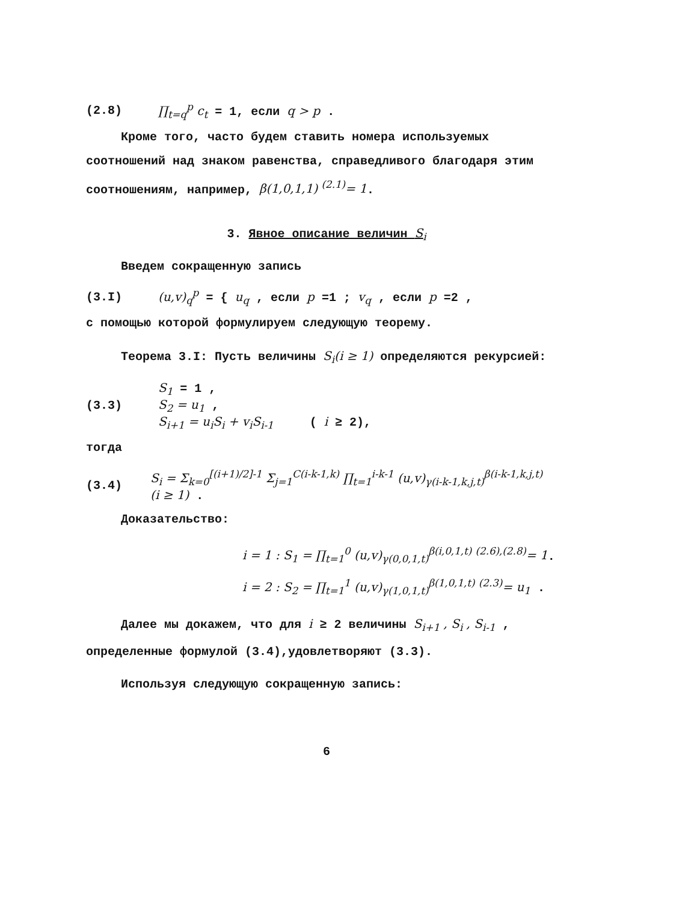(2.8) ∏<sub>t=q</sub><sup>p</sup> c<sub>t</sub> = 1, если q > p .
Кроме того, часто будем ставить номера используемых соотношений над знаком равенства, справедливого благодаря этим соотношениям, например, β(1,0,1,1) <sup>(2.1)</sup>= 1.
3. Явное описание величин S<sub>i</sub>
Введем сокращенную запись
(3.I) (u,v)<sub>q</sub><sup>p</sup> = { u<sub>q</sub> , если p =1 ; v<sub>q</sub> , если p =2 ,
с помощью которой формулируем следующую теорему.
Теорема 3.I: Пусть величины S<sub>i</sub>(i ≥ 1) определяются рекурсией:
(3.3) S<sub>1</sub> = 1 ,
S<sub>2</sub> = u<sub>1</sub> ,
S<sub>i+1</sub> = u<sub>i</sub>S<sub>i</sub> + v<sub>i</sub>S<sub>i-1</sub> ( i ≥ 2),
тогда
(3.4) S<sub>i</sub> = Σ<sub>k=0</sub><sup>[(i+1)/2]-1</sup> Σ<sub>j=1</sub><sup>C(i-k-1,k)</sup> ∏<sub>t=1</sub><sup>i-k-1</sup> (u,v)<sub>γ(i-k-1,k,j,t)</sub><sup>β(i-k-1,k,j,t)</sup> (i ≥ 1) .
Доказательство:
i = 1 : S<sub>1</sub> = ∏<sub>t=1</sub><sup>0</sup> (u,v)<sub>γ(0,0,1,t)</sub><sup>β(i,0,1,t)</sup> <sup>(2.6),(2.8)</sup>= 1.
i = 2 : S<sub>2</sub> = ∏<sub>t=1</sub><sup>1</sup> (u,v)<sub>γ(1,0,1,t)</sub><sup>β(1,0,1,t)</sup> <sup>(2.3)</sup>= u<sub>1</sub> .
Далее мы докажем, что для i ≥ 2 величины S<sub>i+1</sub> , S<sub>i</sub> , S<sub>i-1</sub> , определенные формулой (3.4),удовлетворяют (3.3).
Используя следующую сокращенную запись:
6